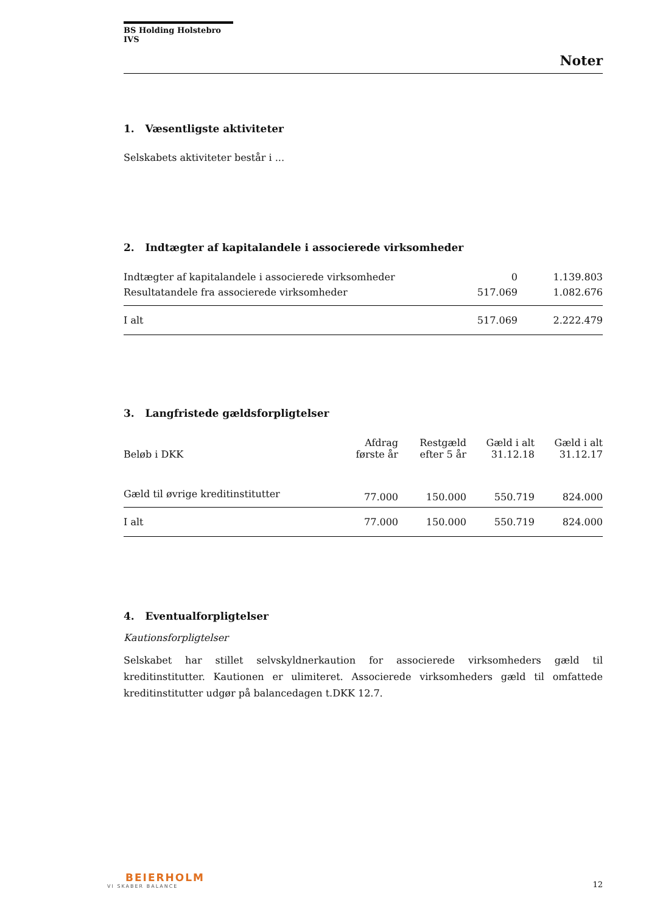BS Holding Holstebro IVS
Noter
1. Væsentligste aktiviteter
Selskabets aktiviteter består i ...
2. Indtægter af kapitalandele i associerede virksomheder
| Indtægter af kapitalandele i associerede virksomheder | 0 | 1.139.803 |
| Resultatandele fra associerede virksomheder | 517.069 | 1.082.676 |
| I alt | 517.069 | 2.222.479 |
3. Langfristede gældsforpligtelser
| Beløb i DKK | Afdrag første år | Restgæld efter 5 år | Gæld i alt 31.12.18 | Gæld i alt 31.12.17 |
| --- | --- | --- | --- | --- |
| Gæld til øvrige kreditinstitutter | 77.000 | 150.000 | 550.719 | 824.000 |
| I alt | 77.000 | 150.000 | 550.719 | 824.000 |
4. Eventualforpligtelser
Kautionsforpligtelser
Selskabet har stillet selvskyldnerkaution for associerede virksomheders gæld til kreditinstitutter. Kautionen er ulimiteret. Associerede virksomheders gæld til omfattede kreditinstitutter udgør på balancedagen t.DKK 12.7.
BEIERHOLM
VI SKABER BALANCE
12